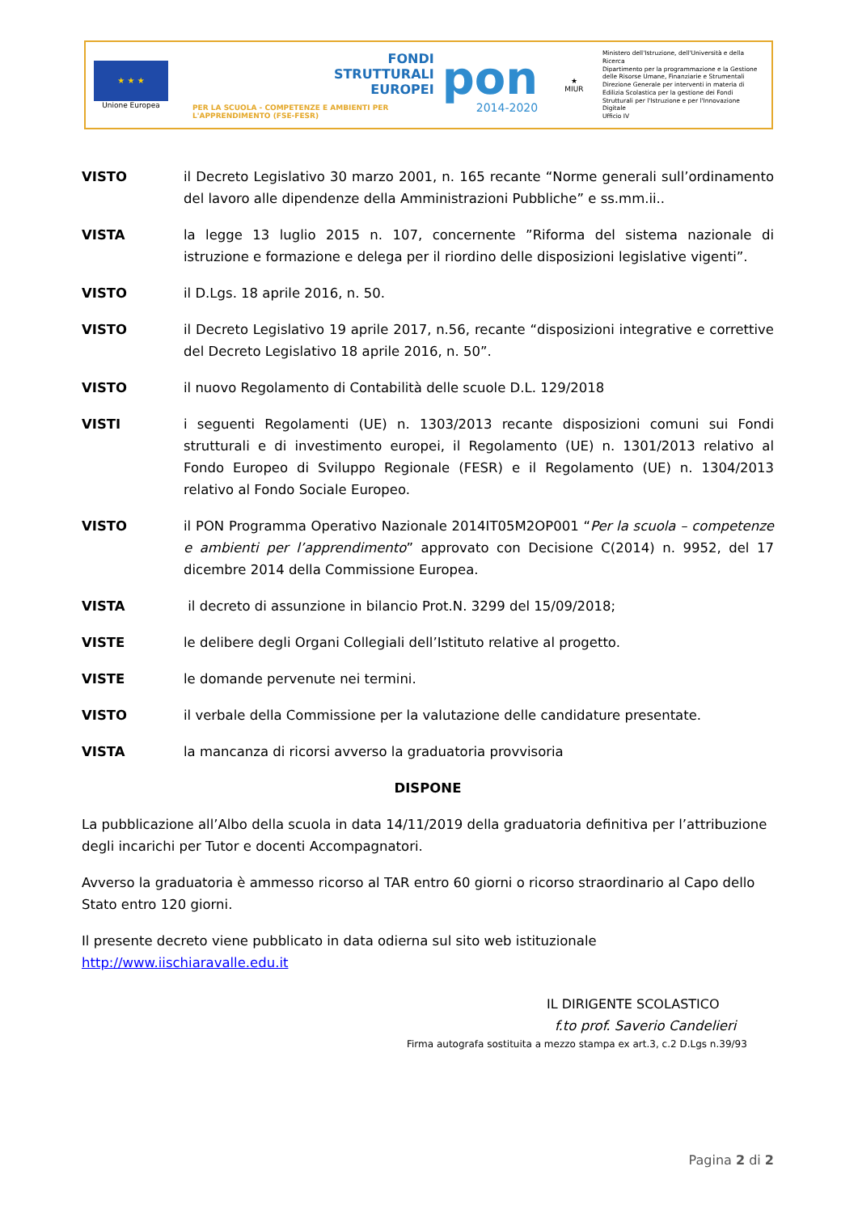★ ★ ★
Unione Europea
FONDI
STRUTTURALI
EUROPEI
PER LA SCUOLA - COMPETENZE E AMBIENTI PER L'APPRENDIMENTO (FSE-FESR)
pon
2014-2020
★
MIUR
Ministero dell'Istruzione, dell'Università e della Ricerca
Dipartimento per la programmazione e la Gestione delle Risorse Umane, Finanziarie e Strumentali
Direzione Generale per interventi in materia di Edilizia Scolastica per la gestione dei Fondi Strutturali per l'Istruzione e per l'Innovazione Digitale
Ufficio IV
VISTO il Decreto Legislativo 30 marzo 2001, n. 165 recante “Norme generali sull’ordinamento del lavoro alle dipendenze della Amministrazioni Pubbliche” e ss.mm.ii..
VISTA la legge 13 luglio 2015 n. 107, concernente ”Riforma del sistema nazionale di istruzione e formazione e delega per il riordino delle disposizioni legislative vigenti”.
VISTO il D.Lgs. 18 aprile 2016, n. 50.
VISTO il Decreto Legislativo 19 aprile 2017, n.56, recante “disposizioni integrative e correttive del Decreto Legislativo 18 aprile 2016, n. 50”.
VISTO il nuovo Regolamento di Contabilità delle scuole D.L. 129/2018
VISTI i seguenti Regolamenti (UE) n. 1303/2013 recante disposizioni comuni sui Fondi strutturali e di investimento europei, il Regolamento (UE) n. 1301/2013 relativo al Fondo Europeo di Sviluppo Regionale (FESR) e il Regolamento (UE) n. 1304/2013 relativo al Fondo Sociale Europeo.
VISTO il PON Programma Operativo Nazionale 2014IT05M2OP001 “Per la scuola – competenze e ambienti per l’apprendimento” approvato con Decisione C(2014) n. 9952, del 17 dicembre 2014 della Commissione Europea.
VISTA il decreto di assunzione in bilancio Prot.N. 3299 del 15/09/2018;
VISTE le delibere degli Organi Collegiali dell’Istituto relative al progetto.
VISTE le domande pervenute nei termini.
VISTO il verbale della Commissione per la valutazione delle candidature presentate.
VISTA la mancanza di ricorsi avverso la graduatoria provvisoria
DISPONE
La pubblicazione all’Albo della scuola in data 14/11/2019 della graduatoria definitiva per l’attribuzione degli incarichi per Tutor e docenti Accompagnatori.
Avverso la graduatoria è ammesso ricorso al TAR entro 60 giorni o ricorso straordinario al Capo dello Stato entro 120 giorni.
Il presente decreto viene pubblicato in data odierna sul sito web istituzionale http://www.iischiaravalle.edu.it
IL DIRIGENTE SCOLASTICO
f.to prof. Saverio Candelieri
Firma autografa sostituita a mezzo stampa ex art.3, c.2 D.Lgs n.39/93
Pagina 2 di 2